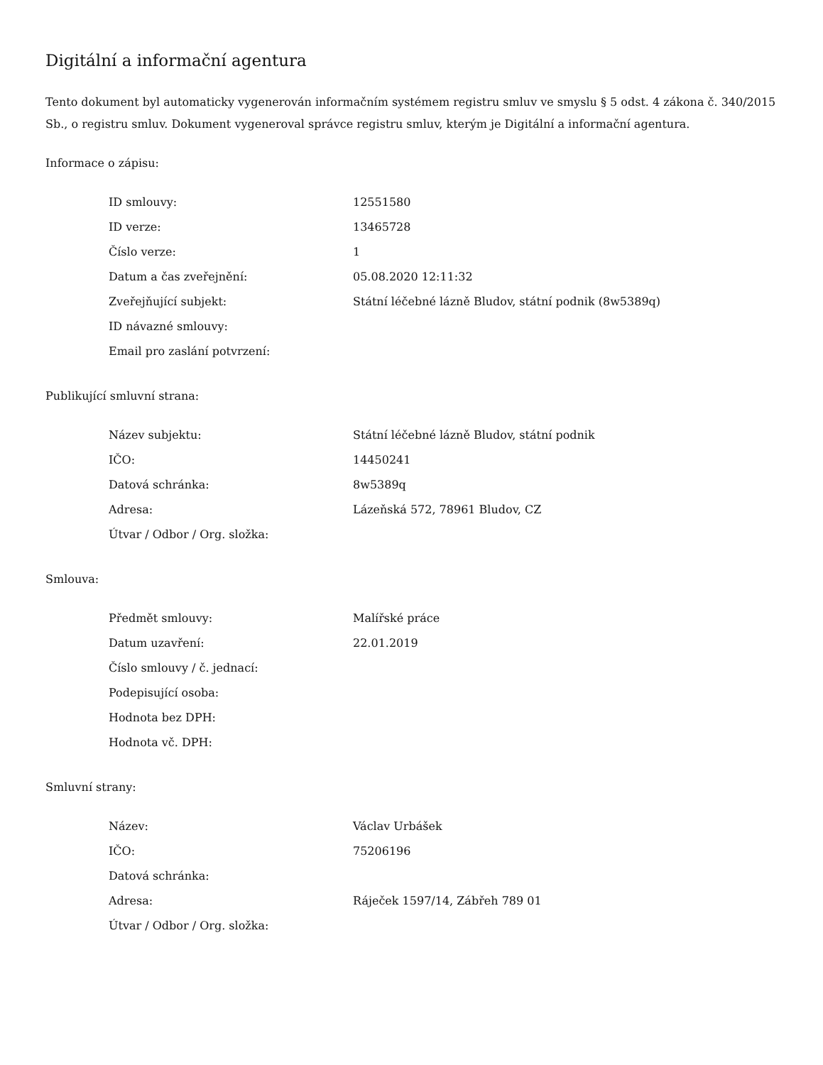Digitální a informační agentura
Tento dokument byl automaticky vygenerován informačním systémem registru smluv ve smyslu § 5 odst. 4 zákona č. 340/2015 Sb., o registru smluv. Dokument vygeneroval správce registru smluv, kterým je Digitální a informační agentura.
Informace o zápisu:
| ID smlouvy: | 12551580 |
| ID verze: | 13465728 |
| Číslo verze: | 1 |
| Datum a čas zveřejnění: | 05.08.2020 12:11:32 |
| Zveřejňující subjekt: | Státní léčebné lázně Bludov, státní podnik (8w5389q) |
| ID návazné smlouvy: | |
| Email pro zaslání potvrzení: | |
Publikující smluvní strana:
| Název subjektu: | Státní léčebné lázně Bludov, státní podnik |
| IČO: | 14450241 |
| Datová schránka: | 8w5389q |
| Adresa: | Lázeňská 572, 78961 Bludov, CZ |
| Útvar / Odbor / Org. složka: | |
Smlouva:
| Předmět smlouvy: | Malířské práce |
| Datum uzavření: | 22.01.2019 |
| Číslo smlouvy / č. jednací: | |
| Podepisující osoba: | |
| Hodnota bez DPH: | |
| Hodnota vč. DPH: | |
Smluvní strany:
| Název: | Václav Urbášek |
| IČO: | 75206196 |
| Datová schránka: | |
| Adresa: | Ráječek 1597/14, Zábřeh 789 01 |
| Útvar / Odbor / Org. složka: | |